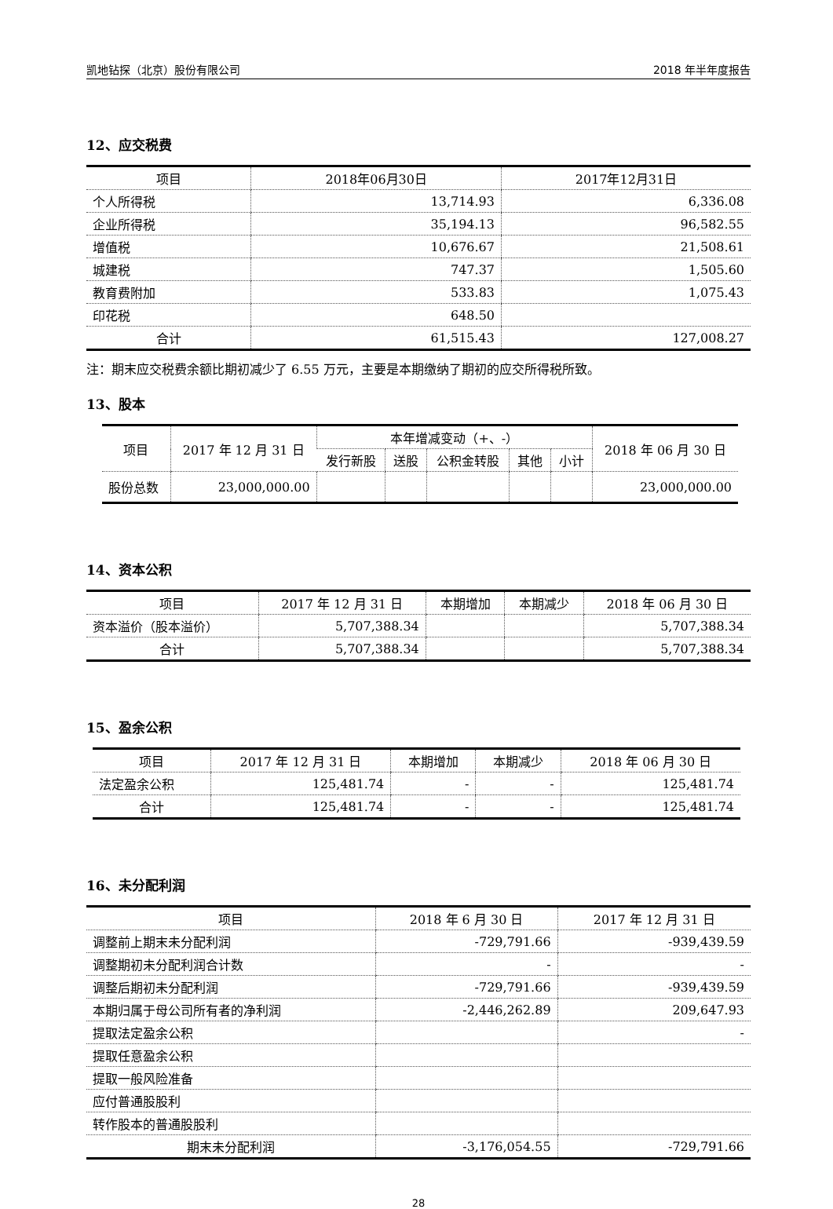凯地钻探（北京）股份有限公司 2018 年半年度报告
12、应交税费
| 项目 | 2018年06月30日 | 2017年12月31日 |
| --- | --- | --- |
| 个人所得税 | 13,714.93 | 6,336.08 |
| 企业所得税 | 35,194.13 | 96,582.55 |
| 增值税 | 10,676.67 | 21,508.61 |
| 城建税 | 747.37 | 1,505.60 |
| 教育费附加 | 533.83 | 1,075.43 |
| 印花税 | 648.50 | |
| 合计 | 61,515.43 | 127,008.27 |
注：期末应交税费余额比期初减少了 6.55 万元，主要是本期缴纳了期初的应交所得税所致。
13、股本
| 项目 | 2017 年 12 月 31 日 | 本年增减变动（+、-） | | | | | 2018 年 06 月 30 日 |
| --- | --- | --- | --- | --- | --- | --- | --- |
| | | 发行新股 | 送股 | 公积金转股 | 其他 | 小计 | |
| 股份总数 | 23,000,000.00 | | | | | | 23,000,000.00 |
14、资本公积
| 项目 | 2017 年 12 月 31 日 | 本期增加 | 本期减少 | 2018 年 06 月 30 日 |
| --- | --- | --- | --- | --- |
| 资本溢价（股本溢价） | 5,707,388.34 | | | 5,707,388.34 |
| 合计 | 5,707,388.34 | | | 5,707,388.34 |
15、盈余公积
| 项目 | 2017 年 12 月 31 日 | 本期增加 | 本期减少 | 2018 年 06 月 30 日 |
| --- | --- | --- | --- | --- |
| 法定盈余公积 | 125,481.74 | - | - | 125,481.74 |
| 合计 | 125,481.74 | - | - | 125,481.74 |
16、未分配利润
| 项目 | 2018 年 6 月 30 日 | 2017 年 12 月 31 日 |
| --- | --- | --- |
| 调整前上期末未分配利润 | -729,791.66 | -939,439.59 |
| 调整期初未分配利润合计数 | - | - |
| 调整后期初未分配利润 | -729,791.66 | -939,439.59 |
| 本期归属于母公司所有者的净利润 | -2,446,262.89 | 209,647.93 |
| 提取法定盈余公积 | | - |
| 提取任意盈余公积 | | |
| 提取一般风险准备 | | |
| 应付普通股股利 | | |
| 转作股本的普通股股利 | | |
| 期末未分配利润 | -3,176,054.55 | -729,791.66 |
28